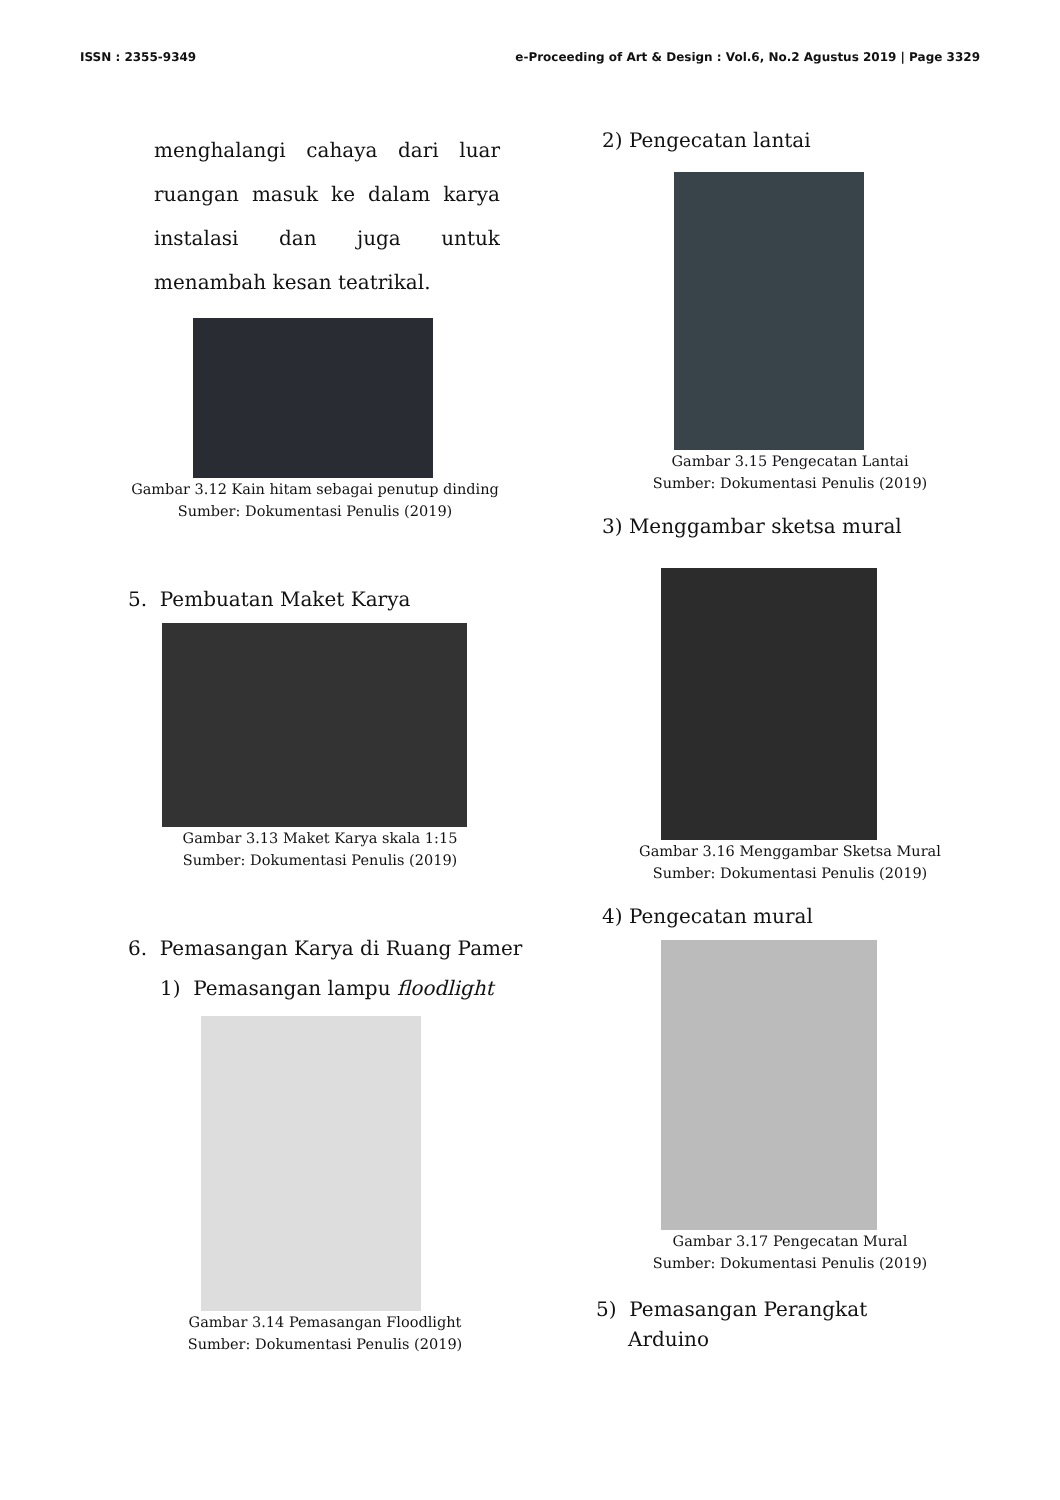ISSN : 2355-9349 e-Proceeding of Art & Design : Vol.6, No.2 Agustus 2019 | Page 3329
menghalangi cahaya dari luar ruangan masuk ke dalam karya instalasi dan juga untuk menambah kesan teatrikal.
Gambar 3.12 Kain hitam sebagai penutup dinding
Sumber: Dokumentasi Penulis (2019)
5. Pembuatan Maket Karya
Gambar 3.13 Maket Karya skala 1:15
Sumber: Dokumentasi Penulis (2019)
6. Pemasangan Karya di Ruang Pamer
1) Pemasangan lampu floodlight
Gambar 3.14 Pemasangan Floodlight
Sumber: Dokumentasi Penulis (2019)
2) Pengecatan lantai
Gambar 3.15 Pengecatan Lantai
Sumber: Dokumentasi Penulis (2019)
3) Menggambar sketsa mural
Gambar 3.16 Menggambar Sketsa Mural
Sumber: Dokumentasi Penulis (2019)
4) Pengecatan mural
Gambar 3.17 Pengecatan Mural
Sumber: Dokumentasi Penulis (2019)
5) Pemasangan Perangkat
Arduino